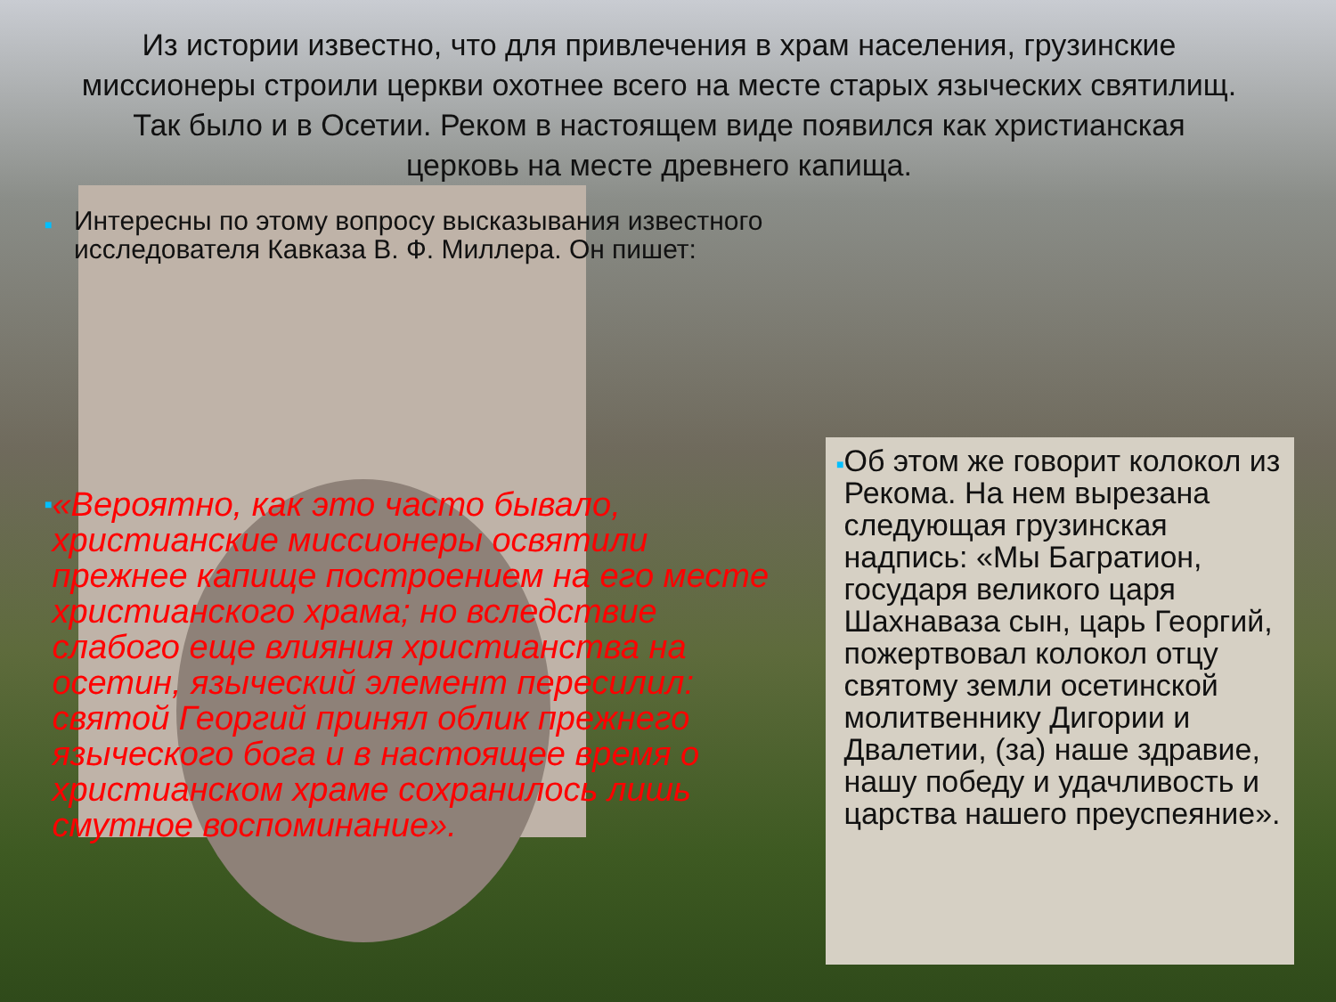Из истории известно, что для привлечения в храм населения, грузинские миссионеры строили церкви охотнее всего на месте старых языческих святилищ. Так было и в Осетии. Реком в настоящем виде появился как христианская церковь на месте древнего капища.
■
Интересны по этому вопросу высказывания известного исследователя Кавказа В. Ф. Миллера. Он пишет:
■
«Вероятно, как это часто бывало, христианские миссионеры освятили прежнее капище построением на его месте христианского храма; но вследствие слабого еще влияния христианства на осетин, языческий элемент пересилил: святой Георгий принял облик прежнего языческого бога и в настоящее время о христианском храме сохранилось лишь смутное воспоминание».
■
Об этом же говорит колокол из Рекома. На нем вырезана следующая грузинская надпись: «Мы Багратион, государя великого царя Шахнаваза сын, царь Георгий, пожертвовал колокол отцу святому земли осетинской молитвеннику Дигории и Двалетии, (за) наше здравие, нашу победу и удачливость и царства нашего преуспеяние».